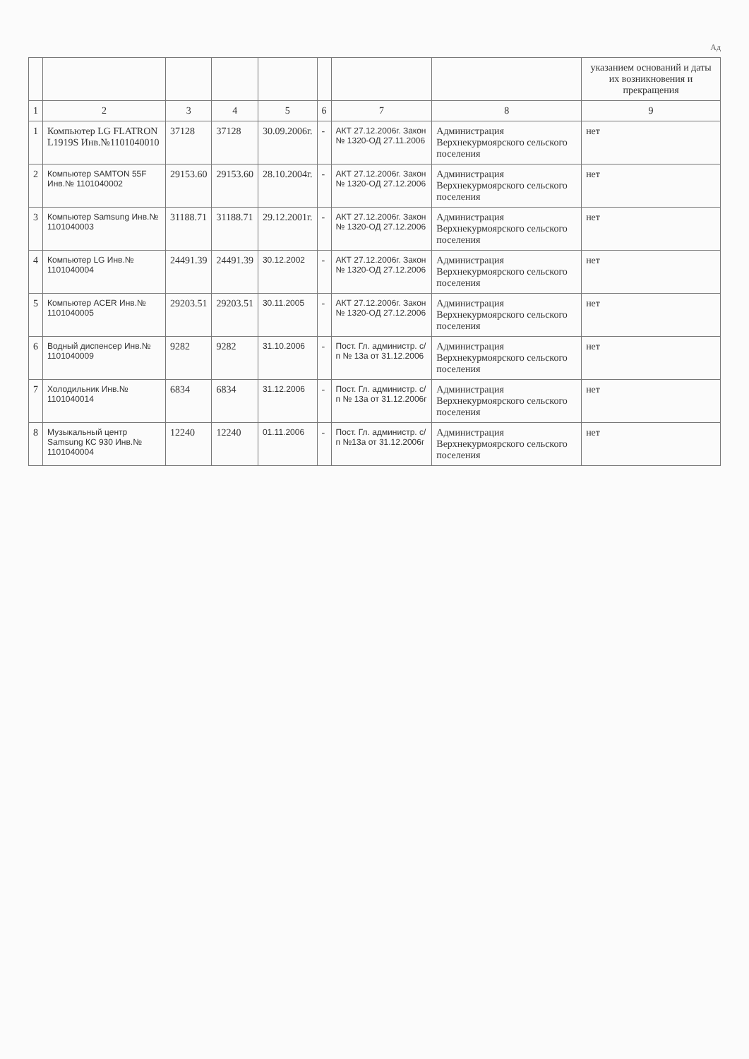Ад
| | | | | | | | | указанием оснований и даты их возникновения и прекращения |
| --- | --- | --- | --- | --- | --- | --- | --- | --- |
| 1 | 2 | 3 | 4 | 5 | 6 | 7 | 8 | 9 |
| 1 | Компьютер LG FLATRON L1919S Инв.№1101040010 | 37128 | 37128 | 30.09.2006г. | - | АКТ 27.12.2006г. Закон № 1320-ОД 27.11.2006 | Администрация Верхнекурмоярского сельского поселения | нет |
| 2 | Компьютер SAMTON 55F Инв.№ 1101040002 | 29153.60 | 29153.60 | 28.10.2004г. | - | АКТ 27.12.2006г. Закон № 1320-ОД 27.12.2006 | Администрация Верхнекурмоярского сельского поселения | нет |
| 3 | Компьютер Samsung Инв.№ 1101040003 | 31188.71 | 31188.71 | 29.12.2001г. | - | АКТ 27.12.2006г. Закон № 1320-ОД 27.12.2006 | Администрация Верхнекурмоярского сельского поселения | нет |
| 4 | Компьютер LG Инв.№ 1101040004 | 24491.39 | 24491.39 | 30.12.2002 | - | АКТ 27.12.2006г. Закон № 1320-ОД 27.12.2006 | Администрация Верхнекурмоярского сельского поселения | нет |
| 5 | Компьютер ACER Инв.№ 1101040005 | 29203.51 | 29203.51 | 30.11.2005 | - | АКТ 27.12.2006г. Закон № 1320-ОД 27.12.2006 | Администрация Верхнекурмоярского сельского поселения | нет |
| 6 | Водный диспенсер Инв.№ 1101040009 | 9282 | 9282 | 31.10.2006 | - | Пост. Гл. администр. с/п № 13а от 31.12.2006 | Администрация Верхнекурмоярского сельского поселения | нет |
| 7 | Холодильник Инв.№ 1101040014 | 6834 | 6834 | 31.12.2006 | - | Пост. Гл. администр. с/п № 13а от 31.12.2006г | Администрация Верхнекурмоярского сельского поселения | нет |
| 8 | Музыкальный центр Samsung КС 930 Инв.№ 1101040004 | 12240 | 12240 | 01.11.2006 | - | Пост. Гл. администр. с/п №13а от 31.12.2006г | Администрация Верхнекурмоярского сельского поселения | нет |